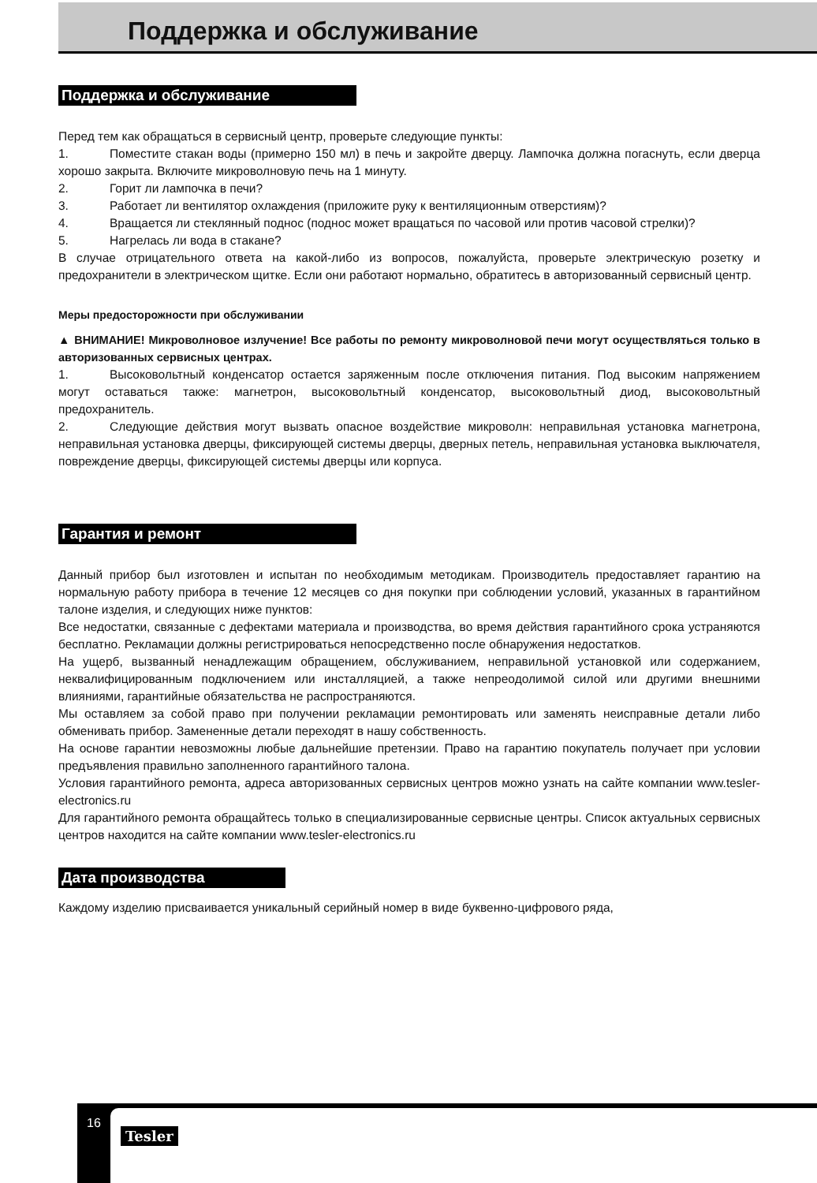Поддержка и обслуживание
Поддержка и обслуживание
Перед тем как обращаться в сервисный центр, проверьте следующие пункты:
1. Поместите стакан воды (примерно 150 мл) в печь и закройте дверцу. Лампочка должна погаснуть, если дверца хорошо закрыта. Включите микроволновую печь на 1 минуту.
2. Горит ли лампочка в печи?
3. Работает ли вентилятор охлаждения (приложите руку к вентиляционным отверстиям)?
4. Вращается ли стеклянный поднос (поднос может вращаться по часовой или против часовой стрелки)?
5. Нагрелась ли вода в стакане?
В случае отрицательного ответа на какой-либо из вопросов, пожалуйста, проверьте электрическую розетку и предохранители в электрическом щитке. Если они работают нормально, обратитесь в авторизованный сервисный центр.
Меры предосторожности при обслуживании
▲ ВНИМАНИЕ! Микроволновое излучение! Все работы по ремонту микроволновой печи могут осуществляться только в авторизованных сервисных центрах.
1. Высоковольтный конденсатор остается заряженным после отключения питания. Под высоким напряжением могут оставаться также: магнетрон, высоковольтный конденсатор, высоковольтный диод, высоковольтный предохранитель.
2. Следующие действия могут вызвать опасное воздействие микроволн: неправильная установка магнетрона, неправильная установка дверцы, фиксирующей системы дверцы, дверных петель, неправильная установка выключателя, повреждение дверцы, фиксирующей системы дверцы или корпуса.
Гарантия и ремонт
Данный прибор был изготовлен и испытан по необходимым методикам. Производитель предоставляет гарантию на нормальную работу прибора в течение 12 месяцев со дня покупки при соблюдении условий, указанных в гарантийном талоне изделия, и следующих ниже пунктов:
Все недостатки, связанные с дефектами материала и производства, во время действия гарантийного срока устраняются бесплатно. Рекламации должны регистрироваться непосредственно после обнаружения недостатков.
На ущерб, вызванный ненадлежащим обращением, обслуживанием, неправильной установкой или содержанием, неквалифицированным подключением или инсталляцией, а также непреодолимой силой или другими внешними влияниями, гарантийные обязательства не распространяются.
Мы оставляем за собой право при получении рекламации ремонтировать или заменять неисправные детали либо обменивать прибор. Замененные детали переходят в нашу собственность.
На основе гарантии невозможны любые дальнейшие претензии. Право на гарантию покупатель получает при условии предъявления правильно заполненного гарантийного талона.
Условия гарантийного ремонта, адреса авторизованных сервисных центров можно узнать на сайте компании www.tesler-electronics.ru
Для гарантийного ремонта обращайтесь только в специализированные сервисные центры. Список актуальных сервисных центров находится на сайте компании www.tesler-electronics.ru
Дата производства
Каждому изделию присваивается уникальный серийный номер в виде буквенно-цифрового ряда,
16
Tesler